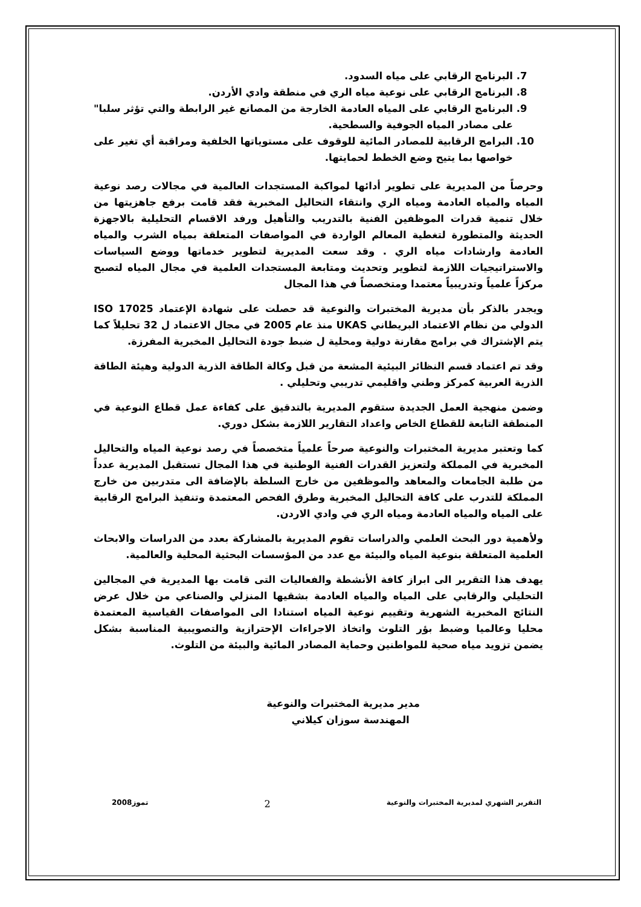7. البرنامج الرقابي على مياه السدود.
8. البرنامج الرقابي على نوعية مياه الري في منطقة وادي الأردن.
9. البرنامج الرقابي على المياه العادمة الخارجة من المصانع غير الرابطة والتي تؤثر سلبا" على مصادر المياه الجوفية والسطحية.
10. البرامج الرقابية للمصادر المائية للوقوف على مستوياتها الخلفية ومراقبة أي تغير على خواصها بما يتيح وضع الخطط لحمايتها.
وحرصاً من المديرية على تطوير أدائها لمواكبة المستجدات العالمية في مجالات رصد نوعية المياه والمياه العادمة ومياه الري وانتقاء التحاليل المخبرية فقد قامت برفع جاهزيتها من خلال تنمية قدرات الموظفين الفنية بالتدريب والتأهيل ورفد الاقسام التحليلية بالاجهزة الحديثة والمتطورة لتغطية المعالم الواردة في المواصفات المتعلقة بمياه الشرب والمياه العادمة وارشادات مياه الري . وقد سعت المديرية لتطوير خدماتها ووضع السياسات والاستراتيجيات اللازمة لتطوير وتحديث ومتابعة المستجدات العلمية في مجال المياه لتصبح مركزاً علمياً وتدريبياً معتمدا ومتخصصاً في هذا المجال
ويجدر بالذكر بأن مديرية المختبرات والنوعية قد حصلت على شهادة الإعتماد ISO 17025 الدولي من نظام الاعتماد البريطاني UKAS منذ عام 2005 في مجال الاعتماد ل 32 تحليلاً كما يتم الإشتراك في برامج مقارنة دولية ومحلية ل ضبط جودة التحاليل المخبرية المفرزة.
وقد تم اعتماد قسم النظائر البيئية المشعة من قبل وكالة الطاقة الذرية الدولية وهيئة الطاقة الذرية العربية كمركز وطني واقليمي تدريبي وتحليلي .
وضمن منهجية العمل الجديدة ستقوم المديرية بالتدقيق على كفاءة عمل قطاع النوعية في المنطقة التابعة للقطاع الخاص واعداد التقارير اللازمة بشكل دوري.
كما وتعتبر مديرية المختبرات والنوعية صرحاً علمياً متخصصاً في رصد نوعية المياه والتحاليل المخبرية في المملكة ولتعزيز القدرات الفنية الوطنية في هذا المجال تستقبل المديرية عدداً من طلبة الجامعات والمعاهد والموظفين من خارج السلطة بالإضافة الى متدربين من خارج المملكة للتدرب على كافة التحاليل المخبرية وطرق الفحص المعتمدة وتنفيذ البرامج الرقابية على المياه والمياه العادمة ومياه الري في وادي الاردن.
ولأهمية دور البحث العلمي والدراسات تقوم المديرية بالمشاركة بعدد من الدراسات والابحاث العلمية المتعلقة بنوعية المياه والبيئة مع عدد من المؤسسات البحثية المحلية والعالمية.
يهدف هذا التقرير الى ابراز كافة الأنشطة والفعاليات التى قامت بها المديرية في المجالين التحليلي والرقابي على المياه والمياه العادمة بشقيها المنزلي والصناعي من خلال عرض النتائج المخبرية الشهرية وتقييم نوعية المياه استنادا الى المواصفات القياسية المعتمدة محليا وعالميا وضبط بؤر التلوث واتخاذ الاجراءات الإحترازية والتصويبية المناسبة بشكل يضمن تزويد مياه صحية للمواطنين وحماية المصادر المائية والبيئة من التلوث.
مدير مديرية المختبرات والنوعية
المهندسة سوزان كيلاني
التقرير الشهري لمديرية المختبرات والنوعية 2 تموز2008